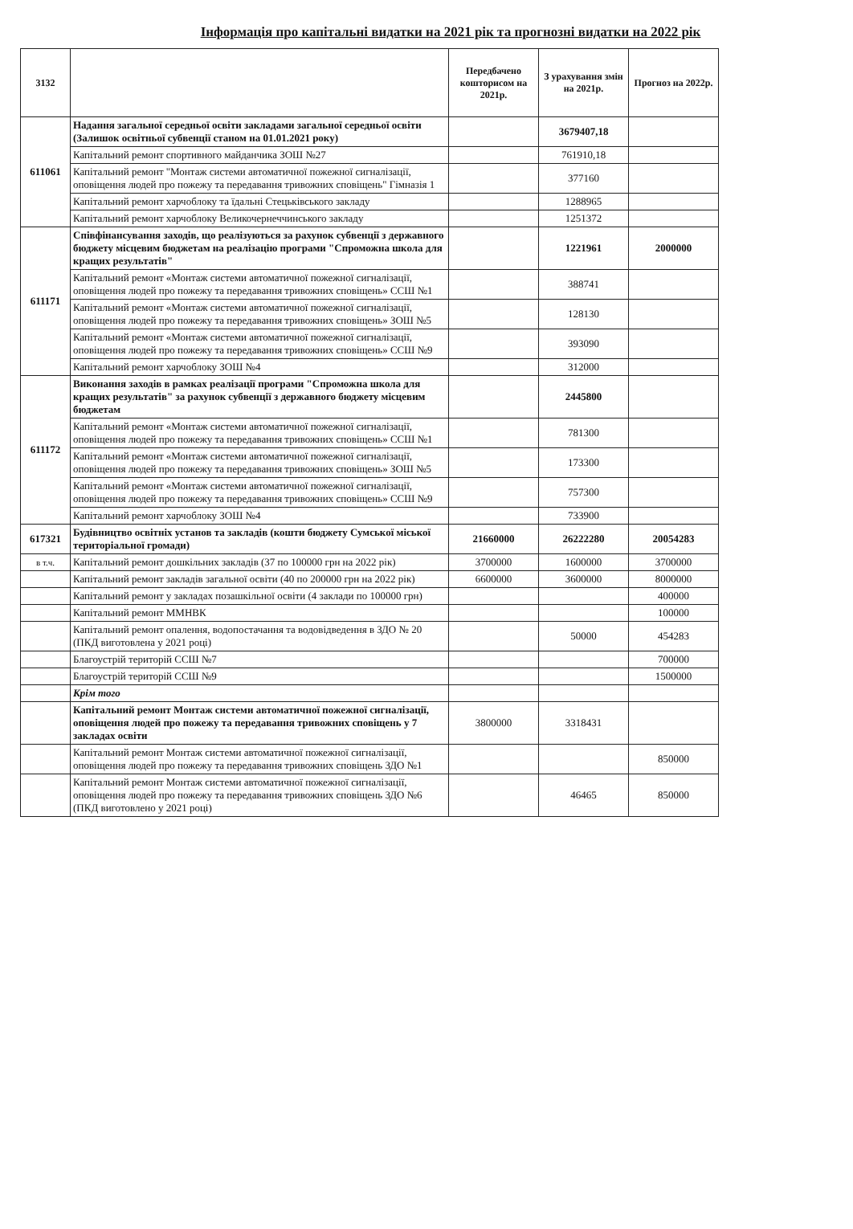Інформація про капітальні видатки на 2021 рік та прогнозні видатки на 2022 рік
| 3132 | | Передбачено кошторисом на 2021р. | З урахування змін на 2021р. | Прогноз на 2022р. |
| --- | --- | --- | --- | --- |
| 611061 | Надання загальної середньої освіти закладами загальної середньої освіти (Залишок освітньої субвенції станом на 01.01.2021 року) | | 3679407,18 | |
| | Капітальний ремонт спортивного майданчика ЗОШ №27 | | 761910,18 | |
| | Капітальний ремонт "Монтаж системи автоматичної пожежної сигналізації, оповіщення людей про пожежу та передавання тривожних сповіщень" Гімназія 1 | | 377160 | |
| | Капітальний ремонт харчоблоку та їдальні Стецьківського закладу | | 1288965 | |
| | Капітальний ремонт харчоблоку Великочернеччинського закладу | | 1251372 | |
| 611171 | Співфінансування заходів, що реалізуються за рахунок субвенції з державного бюджету місцевим бюджетам на реалізацію програми "Спроможна школа для кращих результатів" | | 1221961 | 2000000 |
| | Капітальний ремонт «Монтаж системи автоматичної пожежної сигналізації, оповіщення людей про пожежу та передавання тривожних сповіщень» ССШ №1 | | 388741 | |
| | Капітальний ремонт «Монтаж системи автоматичної пожежної сигналізації, оповіщення людей про пожежу та передавання тривожних сповіщень» ЗОШ №5 | | 128130 | |
| | Капітальний ремонт «Монтаж системи автоматичної пожежної сигналізації, оповіщення людей про пожежу та передавання тривожних сповіщень» ССШ №9 | | 393090 | |
| | Капітальний ремонт харчоблоку ЗОШ №4 | | 312000 | |
| 611172 | Виконання заходів в рамках реалізації програми "Спроможна школа для кращих результатів" за рахунок субвенції з державного бюджету місцевим бюджетам | | 2445800 | |
| | Капітальний ремонт «Монтаж системи автоматичної пожежної сигналізації, оповіщення людей про пожежу та передавання тривожних сповіщень» ССШ №1 | | 781300 | |
| | Капітальний ремонт «Монтаж системи автоматичної пожежної сигналізації, оповіщення людей про пожежу та передавання тривожних сповіщень» ЗОШ №5 | | 173300 | |
| | Капітальний ремонт «Монтаж системи автоматичної пожежної сигналізації, оповіщення людей про пожежу та передавання тривожних сповіщень» ССШ №9 | | 757300 | |
| | Капітальний ремонт харчоблоку ЗОШ №4 | | 733900 | |
| 617321 | Будівництво освітніх установ та закладів (кошти бюджету Сумської міської територіальної громади) | 21660000 | 26222280 | 20054283 |
| в т.ч. | Капітальний ремонт дошкільних закладів (37 по 100000 грн на 2022 рік) | 3700000 | 1600000 | 3700000 |
| | Капітальний ремонт закладів загальної освіти (40 по 200000 грн на 2022 рік) | 6600000 | 3600000 | 8000000 |
| | Капітальний ремонт у закладах позашкільної освіти (4 заклади по 100000 грн) | | | 400000 |
| | Капітальний ремонт ММНВК | | | 100000 |
| | Капітальний ремонт опалення, водопостачання та водовідведення в ЗДО № 20 (ПКД виготовлена у 2021 році) | | 50000 | 454283 |
| | Благоустрій територій ССШ №7 | | | 700000 |
| | Благоустрій територій ССШ №9 | | | 1500000 |
| | Крім того | | | |
| | Капітальний ремонт Монтаж системи автоматичної пожежної сигналізації, оповіщення людей про пожежу та передавання тривожних сповіщень у 7 закладах освіти | 3800000 | 3318431 | |
| | Капітальний ремонт Монтаж системи автоматичної пожежної сигналізації, оповіщення людей про пожежу та передавання тривожних сповіщень ЗДО №1 | | | 850000 |
| | Капітальний ремонт Монтаж системи автоматичної пожежної сигналізації, оповіщення людей про пожежу та передавання тривожних сповіщень ЗДО №6 (ПКД виготовлено у 2021 році) | | 46465 | 850000 |